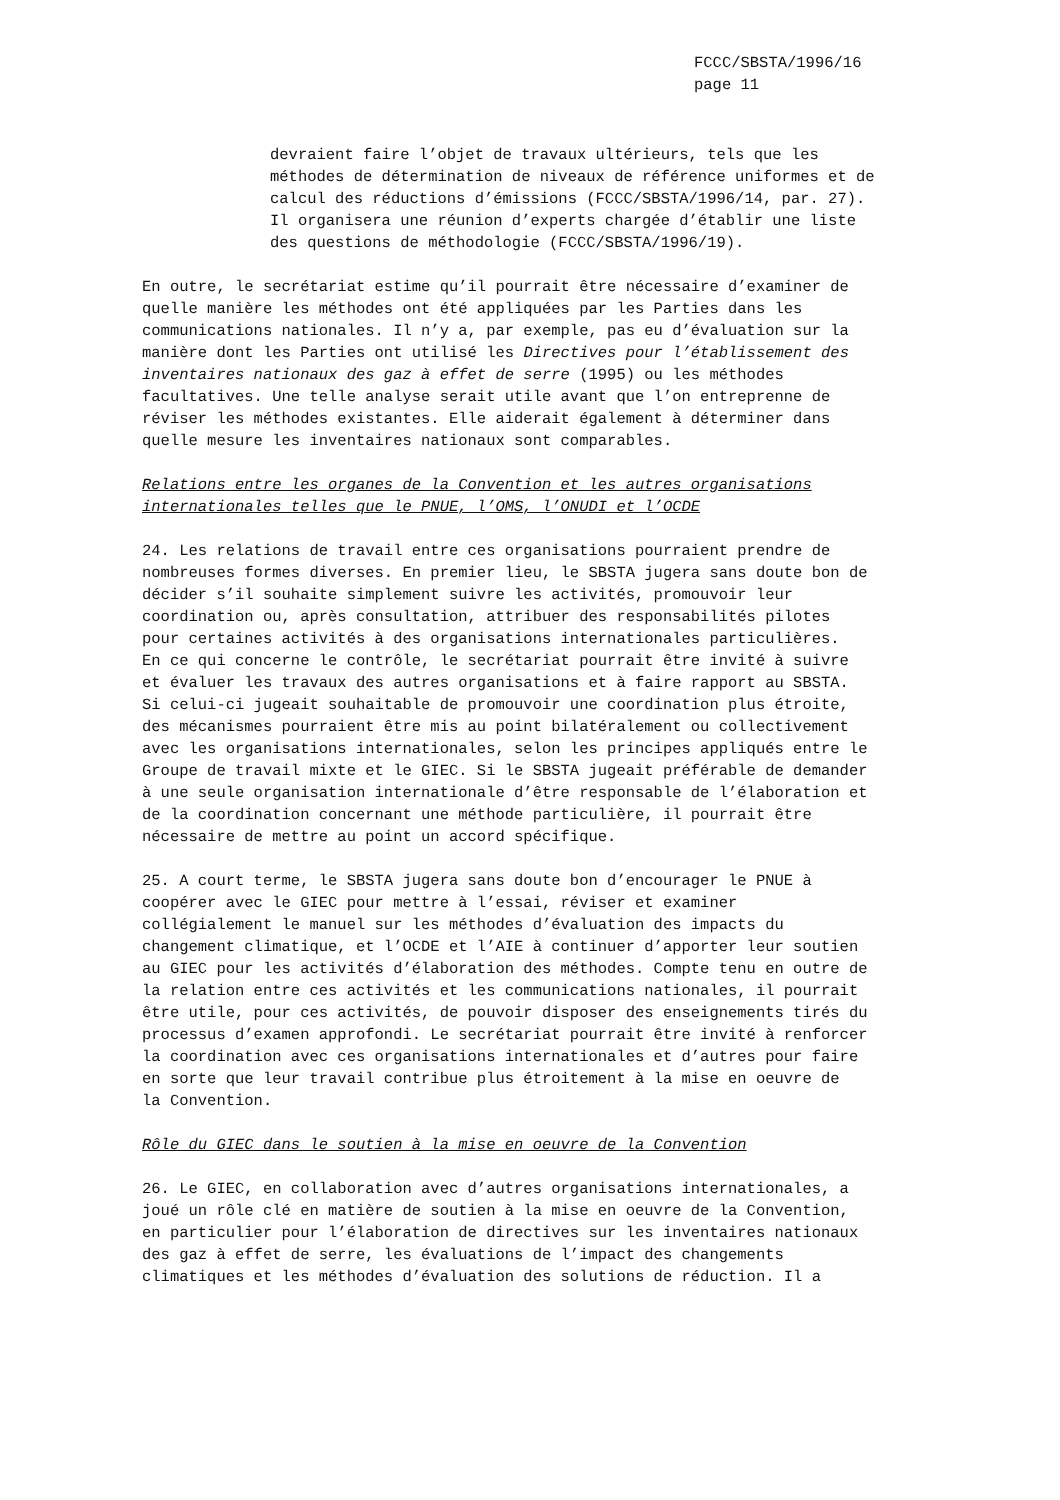FCCC/SBSTA/1996/16
page 11
devraient faire l’objet de travaux ultérieurs, tels que les méthodes de détermination de niveaux de référence uniformes et de calcul des réductions d’émissions (FCCC/SBSTA/1996/14, par. 27). Il organisera une réunion d’experts chargée d’établir une liste des questions de méthodologie (FCCC/SBSTA/1996/19).
En outre, le secrétariat estime qu’il pourrait être nécessaire d’examiner de quelle manière les méthodes ont été appliquées par les Parties dans les communications nationales. Il n’y a, par exemple, pas eu d’évaluation sur la manière dont les Parties ont utilisé les Directives pour l’établissement des inventaires nationaux des gaz à effet de serre (1995) ou les méthodes facultatives. Une telle analyse serait utile avant que l’on entreprenne de réviser les méthodes existantes. Elle aiderait également à déterminer dans quelle mesure les inventaires nationaux sont comparables.
Relations entre les organes de la Convention et les autres organisations internationales telles que le PNUE, l’OMS, l’ONUDI et l’OCDE
24. Les relations de travail entre ces organisations pourraient prendre de nombreuses formes diverses. En premier lieu, le SBSTA jugera sans doute bon de décider s’il souhaite simplement suivre les activités, promouvoir leur coordination ou, après consultation, attribuer des responsabilités pilotes pour certaines activités à des organisations internationales particulières. En ce qui concerne le contrôle, le secrétariat pourrait être invité à suivre et évaluer les travaux des autres organisations et à faire rapport au SBSTA. Si celui-ci jugeait souhaitable de promouvoir une coordination plus étroite, des mécanismes pourraient être mis au point bilatéralement ou collectivement avec les organisations internationales, selon les principes appliqués entre le Groupe de travail mixte et le GIEC. Si le SBSTA jugeait préférable de demander à une seule organisation internationale d’être responsable de l’élaboration et de la coordination concernant une méthode particulière, il pourrait être nécessaire de mettre au point un accord spécifique.
25. A court terme, le SBSTA jugera sans doute bon d’encourager le PNUE à coopérer avec le GIEC pour mettre à l’essai, réviser et examiner collégialement le manuel sur les méthodes d’évaluation des impacts du changement climatique, et l’OCDE et l’AIE à continuer d’apporter leur soutien au GIEC pour les activités d’élaboration des méthodes. Compte tenu en outre de la relation entre ces activités et les communications nationales, il pourrait être utile, pour ces activités, de pouvoir disposer des enseignements tirés du processus d’examen approfondi. Le secrétariat pourrait être invité à renforcer la coordination avec ces organisations internationales et d’autres pour faire en sorte que leur travail contribue plus étroitement à la mise en oeuvre de la Convention.
Rôle du GIEC dans le soutien à la mise en oeuvre de la Convention
26. Le GIEC, en collaboration avec d’autres organisations internationales, a joué un rôle clé en matière de soutien à la mise en oeuvre de la Convention, en particulier pour l’élaboration de directives sur les inventaires nationaux des gaz à effet de serre, les évaluations de l’impact des changements climatiques et les méthodes d’évaluation des solutions de réduction. Il a